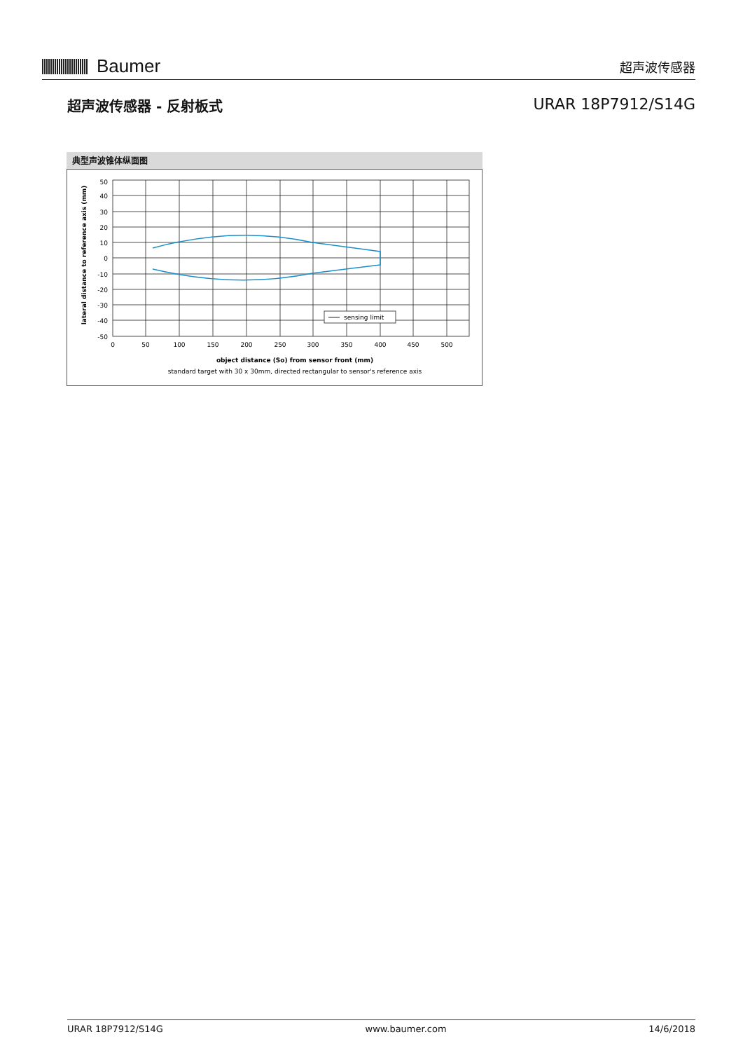Baumer
超声波传感器
超声波传感器 - 反射板式 URAR 18P7912/S14G
典型声波锥体纵面图
sensing limit
50
40
30
20
10
0
-10
-20
-30
-40
-50
0
50
100
150
200
250
300
350
400
450
500
object distance (So) from sensor front (mm)
standard target with 30 x 30mm, directed rectangular to sensor's reference axis
lateral distance to reference axis (mm)
URAR 18P7912/S14G www.baumer.com 14/6/2018